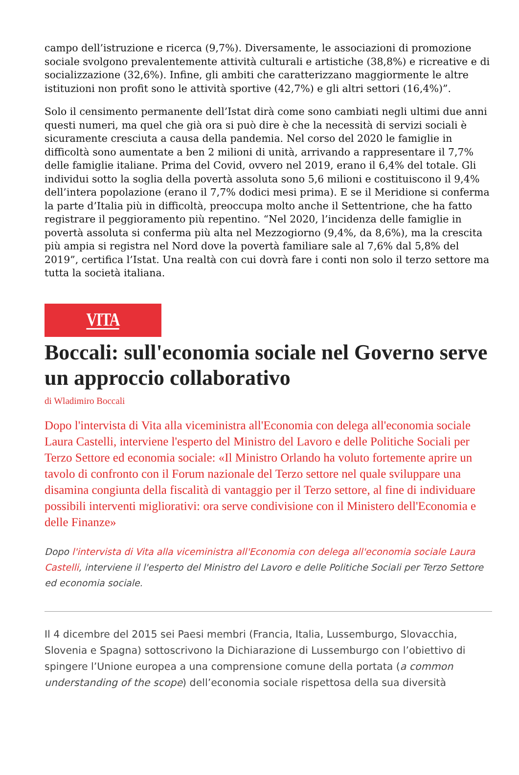campo dell’istruzione e ricerca (9,7%). Diversamente, le associazioni di promozione sociale svolgono prevalentemente attività culturali e artistiche (38,8%) e ricreative e di socializzazione (32,6%). Infine, gli ambiti che caratterizzano maggiormente le altre istituzioni non profit sono le attività sportive (42,7%) e gli altri settori (16,4%)”.
Solo il censimento permanente dell’Istat dirà come sono cambiati negli ultimi due anni questi numeri, ma quel che già ora si può dire è che la necessità di servizi sociali è sicuramente cresciuta a causa della pandemia. Nel corso del 2020 le famiglie in difficoltà sono aumentate a ben 2 milioni di unità, arrivando a rappresentare il 7,7% delle famiglie italiane. Prima del Covid, ovvero nel 2019, erano il 6,4% del totale. Gli individui sotto la soglia della povertà assoluta sono 5,6 milioni e costituiscono il 9,4% dell’intera popolazione (erano il 7,7% dodici mesi prima). E se il Meridione si conferma la parte d’Italia più in difficoltà, preoccupa molto anche il Settentrione, che ha fatto registrare il peggioramento più repentino. “Nel 2020, l’incidenza delle famiglie in povertà assoluta si conferma più alta nel Mezzogiorno (9,4%, da 8,6%), ma la crescita più ampia si registra nel Nord dove la povertà familiare sale al 7,6% dal 5,8% del 2019”, certifica l’Istat. Una realtà con cui dovrà fare i conti non solo il terzo settore ma tutta la società italiana.
VITA
Boccali: sull'economia sociale nel Governo serve un approccio collaborativo
di Wladimiro Boccali
Dopo l'intervista di Vita alla viceministra all'Economia con delega all'economia sociale Laura Castelli, interviene l'esperto del Ministro del Lavoro e delle Politiche Sociali per Terzo Settore ed economia sociale: «Il Ministro Orlando ha voluto fortemente aprire un tavolo di confronto con il Forum nazionale del Terzo settore nel quale sviluppare una disamina congiunta della fiscalità di vantaggio per il Terzo settore, al fine di individuare possibili interventi migliorativi: ora serve condivisione con il Ministero dell'Economia e delle Finanze»
Dopo l'intervista di Vita alla viceministra all'Economia con delega all'economia sociale Laura Castelli, interviene il l'esperto del Ministro del Lavoro e delle Politiche Sociali per Terzo Settore ed economia sociale.
Il 4 dicembre del 2015 sei Paesi membri (Francia, Italia, Lussemburgo, Slovacchia, Slovenia e Spagna) sottoscrivono la Dichiarazione di Lussemburgo con l’obiettivo di spingere l’Unione europea a una comprensione comune della portata (a common understanding of the scope) dell’economia sociale rispettosa della sua diversità